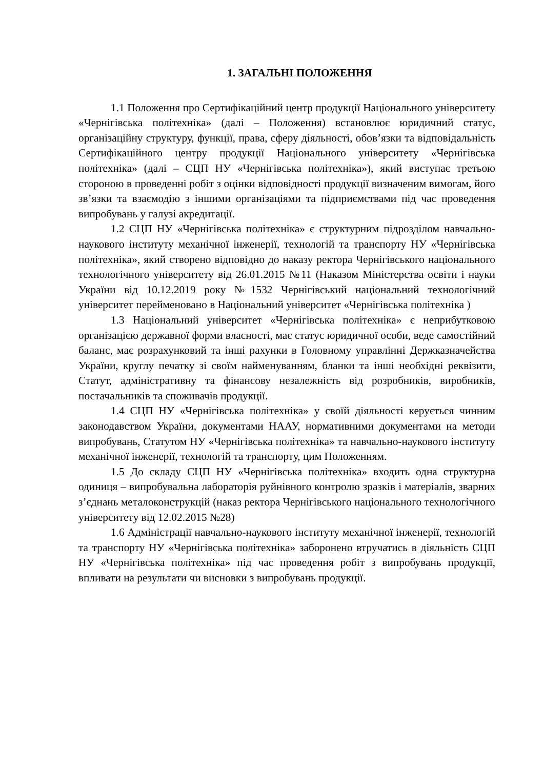1. ЗАГАЛЬНІ ПОЛОЖЕННЯ
1.1 Положення про Сертифікаційний центр продукції Національного університету «Чернігівська політехніка» (далі – Положення) встановлює юридичний статус, організаційну структуру, функції, права, сферу діяльності, обов’язки та відповідальність Сертифікаційного центру продукції Національного університету «Чернігівська політехніка» (далі – СЦП НУ «Чернігівська політехніка»), який виступає третьою стороною в проведенні робіт з оцінки відповідності продукції визначеним вимогам, його зв’язки та взаємодію з іншими організаціями та підприємствами під час проведення випробувань у галузі акредитації.
1.2 СЦП НУ «Чернігівська політехніка» є структурним підрозділом навчально-наукового інституту механічної інженерії, технологій та транспорту НУ «Чернігівська політехніка», який створено відповідно до наказу ректора Чернігівського національного технологічного університету від 26.01.2015 №11 (Наказом Міністерства освіти і науки України від 10.12.2019 року №1532 Чернігівський національний технологічний університет перейменовано в Національний університет «Чернігівська політехніка )
1.3 Національний університет «Чернігівська політехніка» є неприбутковою організацією державної форми власності, має статус юридичної особи, веде самостійний баланс, має розрахунковий та інші рахунки в Головному управлінні Держказначейства України, круглу печатку зі своїм найменуванням, бланки та інші необхідні реквізити, Статут, адміністративну та фінансову незалежність від розробників, виробників, постачальників та споживачів продукції.
1.4 СЦП НУ «Чернігівська політехніка» у своїй діяльності керується чинним законодавством України, документами НААУ, нормативними документами на методи випробувань, Статутом НУ «Чернігівська політехніка» та навчально-наукового інституту механічної інженерії, технологій та транспорту, цим Положенням.
1.5 До складу СЦП НУ «Чернігівська політехніка» входить одна структурна одиниця – випробувальна лабораторія руйнівного контролю зразків і матеріалів, зварних з’єднань металоконструкцій (наказ ректора Чернігівського національного технологічного університету від 12.02.2015 №28)
1.6 Адміністрації навчально-наукового інституту механічної інженерії, технологій та транспорту НУ «Чернігівська політехніка» заборонено втручатись в діяльність СЦП НУ «Чернігівська політехніка» під час проведення робіт з випробувань продукції, впливати на результати чи висновки з випробувань продукції.